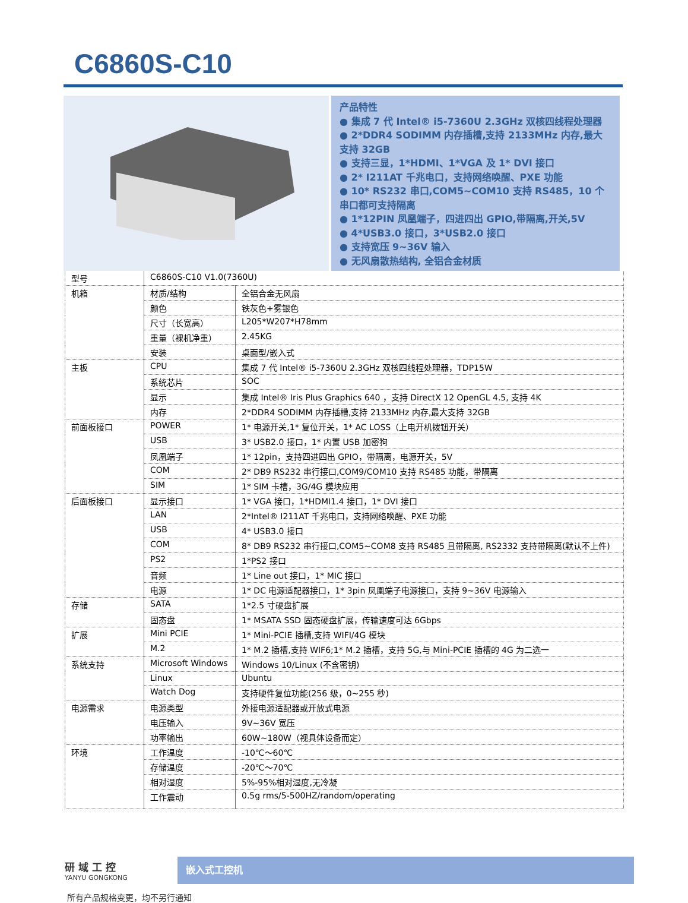C6860S-C10
产品特性
● 集成 7 代 Intel® i5-7360U 2.3GHz 双核四线程处理器
● 2*DDR4 SODIMM 内存插槽,支持 2133MHz 内存,最大支持 32GB
● 支持三显，1*HDMI、1*VGA 及 1* DVI 接口
● 2* I211AT 千兆电口，支持网络唤醒、PXE 功能
● 10* RS232 串口,COM5~COM10 支持 RS485，10 个串口都可支持隔离
● 1*12PIN 凤凰端子，四进四出 GPIO,带隔离,开关,5V
● 4*USB3.0 接口，3*USB2.0 接口
● 支持宽压 9~36V 输入
● 无风扇散热结构, 全铝合金材质
| 型号 | C6860S-C10 V1.0(7360U) | |
| 机箱 | 材质/结构 | 全铝合金无风扇 |
| | 颜色 | 铁灰色+雾银色 |
| | 尺寸（长宽高） | L205*W207*H78mm |
| | 重量（裸机净重） | 2.45KG |
| | 安装 | 桌面型/嵌入式 |
| 主板 | CPU | 集成 7 代 Intel® i5-7360U 2.3GHz 双核四线程处理器，TDP15W |
| | 系统芯片 | SOC |
| | 显示 | 集成 Intel® Iris Plus Graphics 640 ，支持 DirectX 12 OpenGL 4.5, 支持 4K |
| | 内存 | 2*DDR4 SODIMM 内存插槽,支持 2133MHz 内存,最大支持 32GB |
| 前面板接口 | POWER | 1* 电源开关,1* 复位开关，1* AC LOSS（上电开机拨钮开关） |
| | USB | 3* USB2.0 接口，1* 内置 USB 加密狗 |
| | 凤凰端子 | 1* 12pin，支持四进四出 GPIO，带隔离，电源开关，5V |
| | COM | 2* DB9 RS232 串行接口,COM9/COM10 支持 RS485 功能，带隔离 |
| | SIM | 1* SIM 卡槽，3G/4G 模块应用 |
| 后面板接口 | 显示接口 | 1* VGA 接口，1*HDMI1.4 接口，1* DVI 接口 |
| | LAN | 2*Intel® I211AT 千兆电口，支持网络唤醒、PXE 功能 |
| | USB | 4* USB3.0 接口 |
| | COM | 8* DB9 RS232 串行接口,COM5~COM8 支持 RS485 且带隔离, RS2332 支持带隔离(默认不上件) |
| | PS2 | 1*PS2 接口 |
| | 音频 | 1* Line out 接口，1* MIC 接口 |
| | 电源 | 1* DC 电源适配器接口，1* 3pin 凤凰端子电源接口，支持 9~36V 电源输入 |
| 存储 | SATA | 1*2.5 寸硬盘扩展 |
| | 固态盘 | 1* MSATA SSD 固态硬盘扩展，传输速度可达 6Gbps |
| 扩展 | Mini PCIE | 1* Mini-PCIE 插槽,支持 WIFI/4G 模块 |
| | M.2 | 1* M.2 插槽,支持 WIF6;1* M.2 插槽，支持 5G,与 Mini-PCIE 插槽的 4G 为二选一 |
| 系统支持 | Microsoft Windows | Windows 10/Linux (不含密钥) |
| | Linux | Ubuntu |
| | Watch Dog | 支持硬件复位功能(256 级，0~255 秒) |
| 电源需求 | 电源类型 | 外接电源适配器或开放式电源 |
| | 电压输入 | 9V~36V 宽压 |
| | 功率输出 | 60W~180W（视具体设备而定） |
| 环境 | 工作温度 | -10℃～60℃ |
| | 存储温度 | -20℃～70℃ |
| | 相对湿度 | 5%-95%相对湿度,无冷凝 |
| | 工作震动 | 0.5g rms/5-500HZ/random/operating |
研 域 工 控
YANYU GONGKONG
嵌入式工控机
所有产品规格变更，均不另行通知